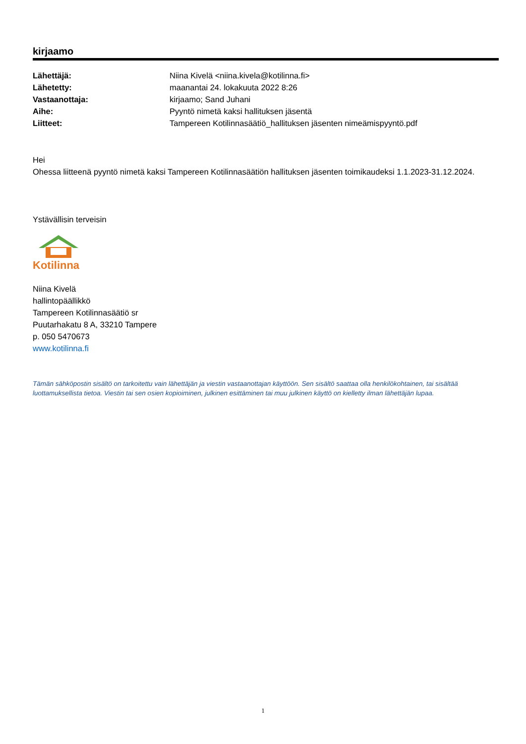kirjaamo
| Lähettäjä: | Niina Kivelä <niina.kivela@kotilinna.fi> |
| Lähetetty: | maanantai 24. lokakuuta 2022 8:26 |
| Vastaanottaja: | kirjaamo; Sand Juhani |
| Aihe: | Pyyntö nimetä kaksi hallituksen jäsentä |
| Liitteet: | Tampereen Kotilinnasäätiö_hallituksen jäsenten nimeämispyyntö.pdf |
Hei
Ohessa liitteenä pyyntö nimetä kaksi Tampereen Kotilinnasäätiön hallituksen jäsenten toimikaudeksi 1.1.2023-31.12.2024.
Ystävällisin terveisin
Kotilinna
Niina Kivelä
hallintopäällikkö
Tampereen Kotilinnasäätiö sr
Puutarhakatu 8 A, 33210 Tampere
p. 050 5470673
www.kotilinna.fi
Tämän sähköpostin sisältö on tarkoitettu vain lähettäjän ja viestin vastaanottajan käyttöön. Sen sisältö saattaa olla henkilökohtainen, tai sisältää luottamuksellista tietoa. Viestin tai sen osien kopioiminen, julkinen esittäminen tai muu julkinen käyttö on kielletty ilman lähettäjän lupaa.
1